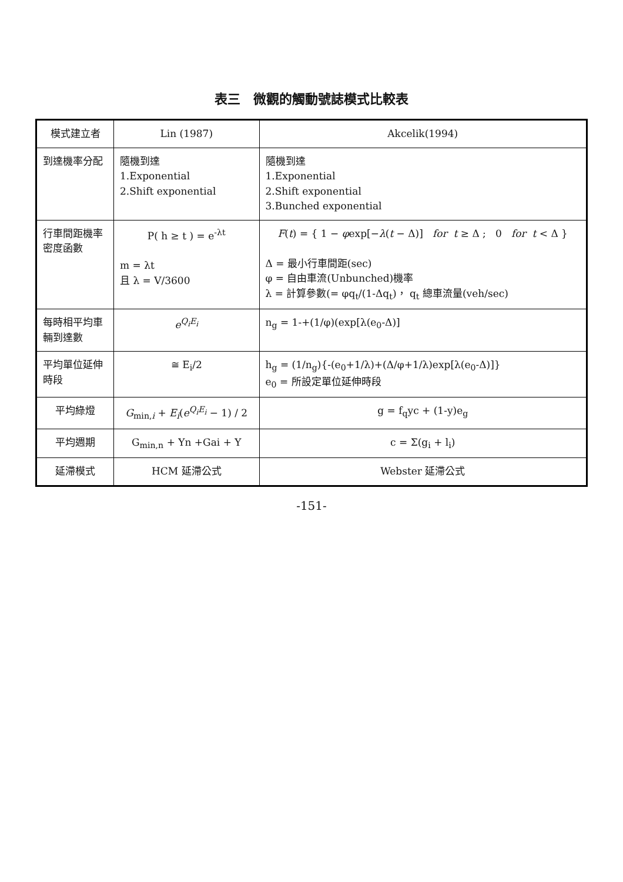表三　微觀的觸動號誌模式比較表
| 模式建立者 | Lin (1987) | Akcelik(1994) |
| --- | --- | --- |
| 到達機率分配 | 隨機到達 1.Exponential 2.Shift exponential | 隨機到達 1.Exponential 2.Shift exponential 3.Bunched exponential |
| 行車間距機率密度函數 | P( h ≥ t ) = e<sup>-λt</sup> m = λt 且 λ = V/3600 | F ( t ) = { 1 − φ exp[− λ ( t − Δ)] for t ≥ Δ ; 0 for t < Δ } Δ = 最小行車間距(sec) φ = 自由車流(Unbunched)機率 λ = 計算參數(= φq<sub>t</sub>/(1-Δq<sub>t</sub>)， q<sub>t</sub> 總車流量(veh/sec) |
| 每時相平均車輛到達數 | e<sup>Q<sub>i</sub>E<sub>i</sub></sup> | n<sub>g</sub> = 1-+(1/φ)(exp[λ(e<sub>0</sub>-Δ)] |
| 平均單位延伸時段 | ≅ E<sub>i</sub>/2 | h<sub>g</sub> = (1/n<sub>g</sub>){-(e<sub>0</sub>+1/λ)+(Δ/φ+1/λ)exp[λ(e<sub>0</sub>-Δ)]} e<sub>0</sub> = 所設定單位延伸時段 |
| 平均綠燈 | G<sub>min,i</sub> + E<sub>i</sub> ( e<sup>Q<sub>i</sub>E<sub>i</sub></sup> − 1) / 2 | g = f<sub>q</sub>yc + (1-y)e<sub>g</sub> |
| 平均週期 | G<sub>min,n</sub> + Yn +Gai + Y | c = Σ(g<sub>i</sub> + l<sub>i</sub>) |
| 延滯模式 | HCM 延滯公式 | Webster 延滯公式 |
-151-